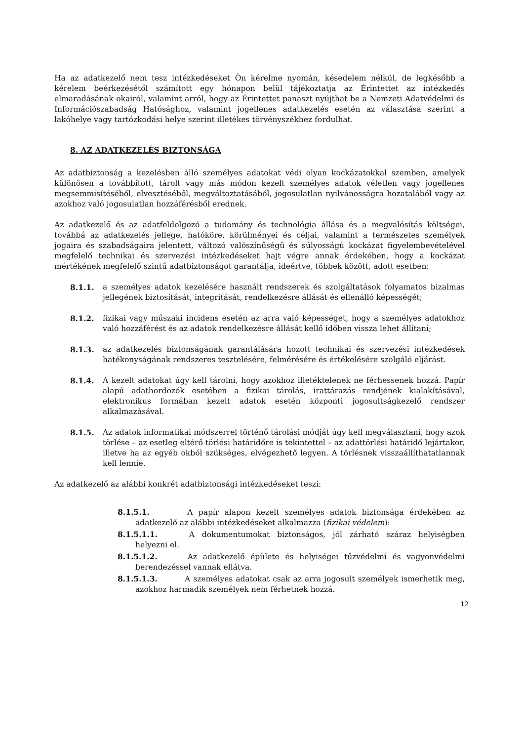Ha az adatkezelő nem tesz intézkedéseket Ön kérelme nyomán, késedelem nélkül, de legkésőbb a kérelem beérkezésétől számított egy hónapon belül tájékoztatja az Érintettet az intézkedés elmaradásának okairól, valamint arról, hogy az Érintettet panaszt nyújthat be a Nemzeti Adatvédelmi és Információszabadság Hatósághoz, valamint jogellenes adatkezelés esetén az választása szerint a lakóhelye vagy tartózkodási helye szerint illetékes törvényszékhez fordulhat.
8. AZ ADATKEZELÉS BIZTONSÁGA
Az adatbiztonság a kezelésben álló személyes adatokat védi olyan kockázatokkal szemben, amelyek különösen a továbbított, tárolt vagy más módon kezelt személyes adatok véletlen vagy jogellenes megsemmisítéséből, elvesztéséből, megváltoztatásából, jogosulatlan nyilvánosságra hozatalából vagy az azokhoz való jogosulatlan hozzáférésből erednek.
Az adatkezelő és az adatfeldolgozó a tudomány és technológia állása és a megvalósítás költségei, továbbá az adatkezelés jellege, hatóköre, körülményei és céljai, valamint a természetes személyek jogaira és szabadságaira jelentett, változó valószínűségű és súlyosságú kockázat figyelembevételével megfelelő technikai és szervezési intézkedéseket hajt végre annak érdekében, hogy a kockázat mértékének megfelelő szintű adatbiztonságot garantálja, ideértve, többek között, adott esetben:
8.1.1. a személyes adatok kezelésére használt rendszerek és szolgáltatások folyamatos bizalmas jellegének biztosítását, integritását, rendelkezésre állását és ellenálló képességét;
8.1.2. fizikai vagy műszaki incidens esetén az arra való képességet, hogy a személyes adatokhoz való hozzáférést és az adatok rendelkezésre állását kellő időben vissza lehet állítani;
8.1.3. az adatkezelés biztonságának garantálására hozott technikai és szervezési intézkedések hatékonyságának rendszeres tesztelésére, felmérésére és értékelésére szolgáló eljárást.
8.1.4. A kezelt adatokat úgy kell tárolni, hogy azokhoz illetéktelenek ne férhessenek hozzá. Papír alapú adathordozók esetében a fizikai tárolás, irattárazás rendjének kialakításával, elektronikus formában kezelt adatok esetén központi jogosultságkezelő rendszer alkalmazásával.
8.1.5. Az adatok informatikai módszerrel történő tárolási módját úgy kell megválasztani, hogy azok törlése – az esetleg eltérő törlési határidőre is tekintettel – az adattörlési határidő lejártakor, illetve ha az egyéb okból szükséges, elvégezhető legyen. A törlésnek visszaállíthatatlannak kell lennie.
Az adatkezelő az alábbi konkrét adatbiztonsági intézkedéseket teszi:
8.1.5.1. A papír alapon kezelt személyes adatok biztonsága érdekében az adatkezelő az alábbi intézkedéseket alkalmazza (fizikai védelem):
8.1.5.1.1. A dokumentumokat biztonságos, jól zárható száraz helyiségben helyezni el.
8.1.5.1.2. Az adatkezelő épülete és helyiségei tűzvédelmi és vagyonvédelmi berendezéssel vannak ellátva.
8.1.5.1.3. A személyes adatokat csak az arra jogosult személyek ismerhetik meg, azokhoz harmadik személyek nem férhetnek hozzá.
12